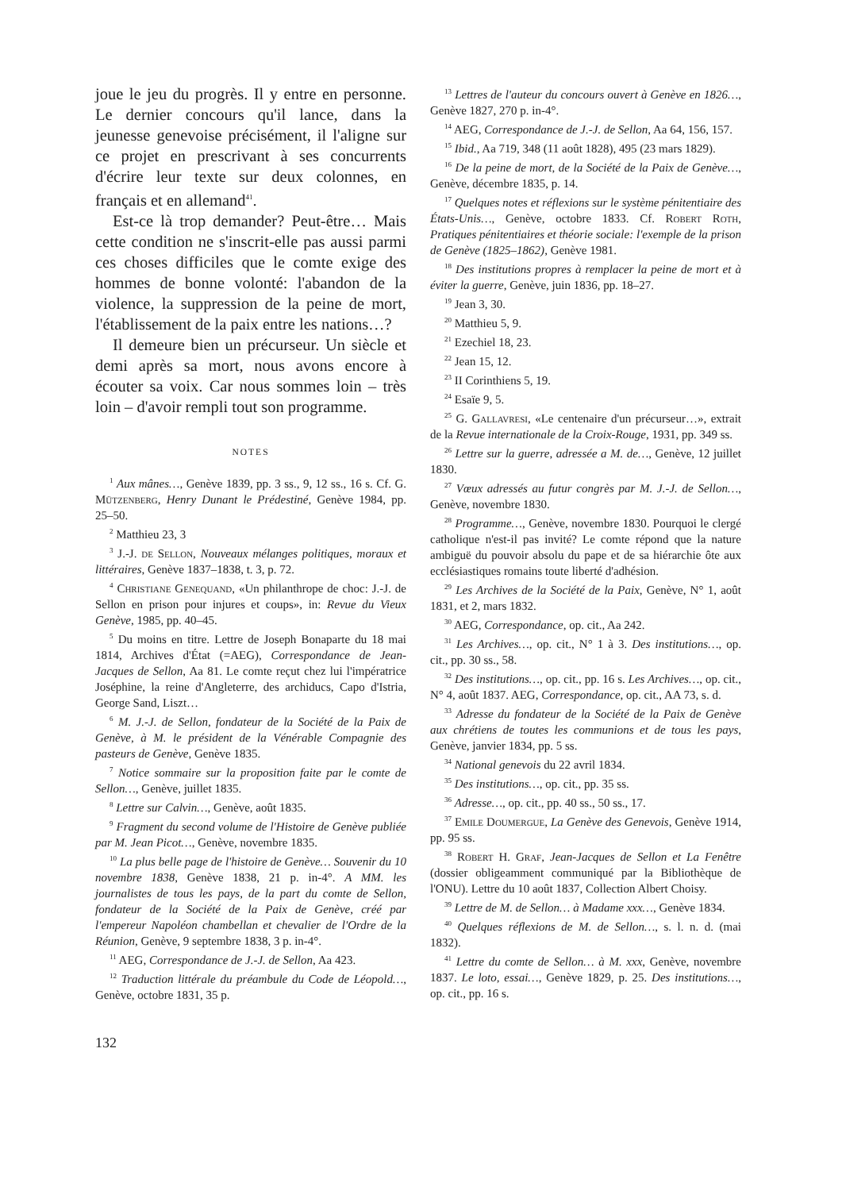joue le jeu du progrès. Il y entre en personne. Le dernier concours qu'il lance, dans la jeunesse genevoise précisément, il l'aligne sur ce projet en prescrivant à ses concurrents d'écrire leur texte sur deux colonnes, en français et en allemand<sup>41</sup>.
Est-ce là trop demander? Peut-être… Mais cette condition ne s'inscrit-elle pas aussi parmi ces choses difficiles que le comte exige des hommes de bonne volonté: l'abandon de la violence, la suppression de la peine de mort, l'établissement de la paix entre les nations…?
Il demeure bien un précurseur. Un siècle et demi après sa mort, nous avons encore à écouter sa voix. Car nous sommes loin – très loin – d'avoir rempli tout son programme.
NOTES
<sup>1</sup> Aux mânes…, Genève 1839, pp. 3 ss., 9, 12 ss., 16 s. Cf. G. Mützenberg, Henry Dunant le Prédestiné, Genève 1984, pp. 25–50.
<sup>2</sup> Matthieu 23, 3
<sup>3</sup> J.-J. de Sellon, Nouveaux mélanges politiques, moraux et littéraires, Genève 1837–1838, t. 3, p. 72.
<sup>4</sup> Christiane Genequand, «Un philanthrope de choc: J.-J. de Sellon en prison pour injures et coups», in: Revue du Vieux Genève, 1985, pp. 40–45.
<sup>5</sup> Du moins en titre. Lettre de Joseph Bonaparte du 18 mai 1814, Archives d'État (=AEG), Correspondance de Jean-Jacques de Sellon, Aa 81. Le comte reçut chez lui l'impératrice Joséphine, la reine d'Angleterre, des archiducs, Capo d'Istria, George Sand, Liszt…
<sup>6</sup> M. J.-J. de Sellon, fondateur de la Société de la Paix de Genève, à M. le président de la Vénérable Compagnie des pasteurs de Genève, Genève 1835.
<sup>7</sup> Notice sommaire sur la proposition faite par le comte de Sellon…, Genève, juillet 1835.
<sup>8</sup> Lettre sur Calvin…, Genève, août 1835.
<sup>9</sup> Fragment du second volume de l'Histoire de Genève publiée par M. Jean Picot…, Genève, novembre 1835.
<sup>10</sup> La plus belle page de l'histoire de Genève… Souvenir du 10 novembre 1838, Genève 1838, 21 p. in-4°. A MM. les journalistes de tous les pays, de la part du comte de Sellon, fondateur de la Société de la Paix de Genève, créé par l'empereur Napoléon chambellan et chevalier de l'Ordre de la Réunion, Genève, 9 septembre 1838, 3 p. in-4°.
<sup>11</sup> AEG, Correspondance de J.-J. de Sellon, Aa 423.
<sup>12</sup> Traduction littérale du préambule du Code de Léopold…, Genève, octobre 1831, 35 p.
<sup>13</sup> Lettres de l'auteur du concours ouvert à Genève en 1826…, Genève 1827, 270 p. in-4°.
<sup>14</sup> AEG, Correspondance de J.-J. de Sellon, Aa 64, 156, 157.
<sup>15</sup> Ibid., Aa 719, 348 (11 août 1828), 495 (23 mars 1829).
<sup>16</sup> De la peine de mort, de la Société de la Paix de Genève…, Genève, décembre 1835, p. 14.
<sup>17</sup> Quelques notes et réflexions sur le système pénitentiaire des États-Unis…, Genève, octobre 1833. Cf. Robert Roth, Pratiques pénitentiaires et théorie sociale: l'exemple de la prison de Genève (1825–1862), Genève 1981.
<sup>18</sup> Des institutions propres à remplacer la peine de mort et à éviter la guerre, Genève, juin 1836, pp. 18–27.
<sup>19</sup> Jean 3, 30.
<sup>20</sup> Matthieu 5, 9.
<sup>21</sup> Ezechiel 18, 23.
<sup>22</sup> Jean 15, 12.
<sup>23</sup> II Corinthiens 5, 19.
<sup>24</sup> Esaïe 9, 5.
<sup>25</sup> G. Gallavresi, «Le centenaire d'un précurseur…», extrait de la Revue internationale de la Croix-Rouge, 1931, pp. 349 ss.
<sup>26</sup> Lettre sur la guerre, adressée a M. de…, Genève, 12 juillet 1830.
<sup>27</sup> Vœux adressés au futur congrès par M. J.-J. de Sellon…, Genève, novembre 1830.
<sup>28</sup> Programme…, Genève, novembre 1830. Pourquoi le clergé catholique n'est-il pas invité? Le comte répond que la nature ambiguë du pouvoir absolu du pape et de sa hiérarchie ôte aux ecclésiastiques romains toute liberté d'adhésion.
<sup>29</sup> Les Archives de la Société de la Paix, Genève, N° 1, août 1831, et 2, mars 1832.
<sup>30</sup> AEG, Correspondance, op. cit., Aa 242.
<sup>31</sup> Les Archives…, op. cit., N° 1 à 3. Des institutions…, op. cit., pp. 30 ss., 58.
<sup>32</sup> Des institutions…, op. cit., pp. 16 s. Les Archives…, op. cit., N° 4, août 1837. AEG, Correspondance, op. cit., AA 73, s. d.
<sup>33</sup> Adresse du fondateur de la Société de la Paix de Genève aux chrétiens de toutes les communions et de tous les pays, Genève, janvier 1834, pp. 5 ss.
<sup>34</sup> National genevois du 22 avril 1834.
<sup>35</sup> Des institutions…, op. cit., pp. 35 ss.
<sup>36</sup> Adresse…, op. cit., pp. 40 ss., 50 ss., 17.
<sup>37</sup> Emile Doumergue, La Genève des Genevois, Genève 1914, pp. 95 ss.
<sup>38</sup> Robert H. Graf, Jean-Jacques de Sellon et La Fenêtre (dossier obligeamment communiqué par la Bibliothèque de l'ONU). Lettre du 10 août 1837, Collection Albert Choisy.
<sup>39</sup> Lettre de M. de Sellon… à Madame xxx…, Genève 1834.
<sup>40</sup> Quelques réflexions de M. de Sellon…, s. l. n. d. (mai 1832).
<sup>41</sup> Lettre du comte de Sellon… à M. xxx, Genève, novembre 1837. Le loto, essai…, Genève 1829, p. 25. Des institutions…, op. cit., pp. 16 s.
132